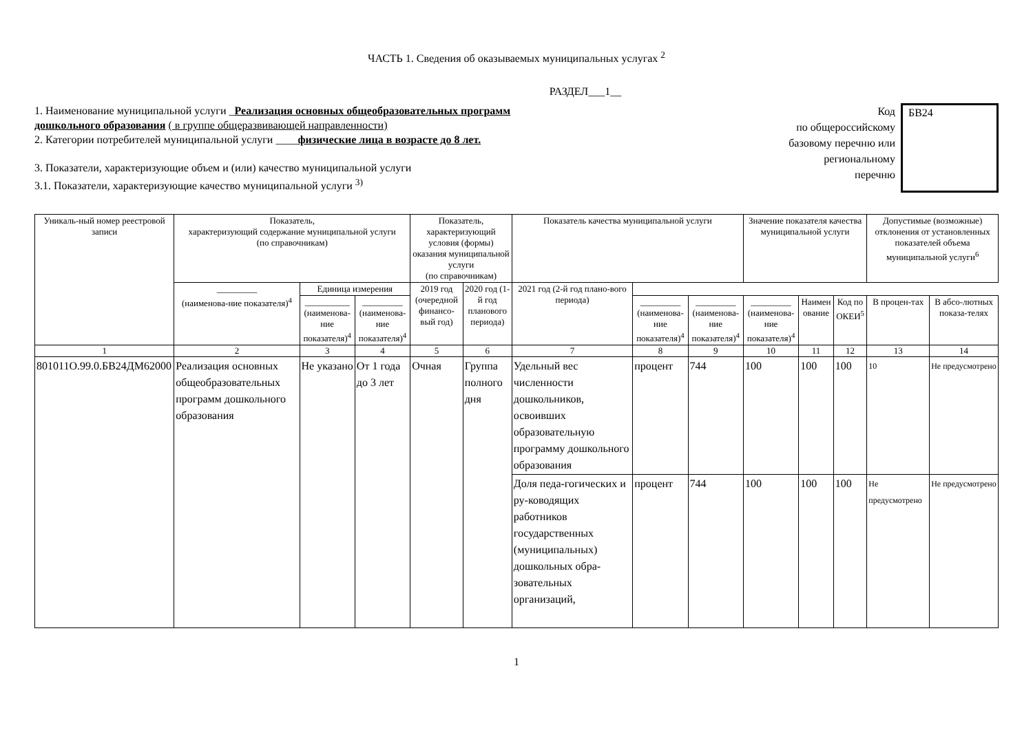ЧАСТЬ 1. Сведения об оказываемых муниципальных услугах <sup>2</sup>
РАЗДЕЛ___1__
1. Наименование муниципальной услуги _Реализация основных общеобразовательных программ
дошкольного образования ( в группе общеразвивающей направленности)
2. Категории потребителей муниципальной услуги ____физические лица в возрасте до 8 лет.
3. Показатели, характеризующие объем и (или) качество муниципальной услуги
3.1. Показатели, характеризующие качество муниципальной услуги <sup>3)</sup>
Код
по общероссийскому
базовому перечню или
региональному
перечню
БВ24
| Уникаль-ный номер реестровой записи | Показатель, характеризующий содержание муниципальной услуги (по справочникам) | | | Показатель, характеризующий условия (формы) оказания муниципальной услуги (по справочникам) | | Показатель качества муниципальной услуги | | | Значение показателя качества муниципальной услуги | | | Допустимые (возможные) отклонения от установленных показателей объема муниципальной услуги<sup>6</sup> | |
| --- | --- | --- | --- | --- | --- | --- | --- | --- | --- | --- | --- | --- | --- |
| | _________ (наименова-ние показателя)<sup>4</sup> | Единица измерения | | 2019 год (очередной финансо-вый год) | 2020 год (1-й год планового периода) | 2021 год (2-й год плано-вого периода) | | | | | | | |
| | | __________ (наименова-ние показателя)<sup>4</sup> | _________ (наименова-ние показателя)<sup>4</sup> | | | | _________ (наименова-ние показателя)<sup>4</sup> | _________ (наименова-ние показателя)<sup>4</sup> | _________ (наименова-ние показателя)<sup>4</sup> | Наимен ование | Код по ОКЕИ<sup>5</sup> | В процен-тах | В абсо-лютных показа-телях |
| 1 | 2 | 3 | 4 | 5 | 6 | 7 | 8 | 9 | 10 | 11 | 12 | 13 | 14 |
| 801011О.99.0.БВ24ДМ62000 | Реализация основных общеобразовательных программ дошкольного образования | Не указано | От 1 года до 3 лет | Очная | Группа полного дня | Удельный вес численности дошкольников, освоивших образовательную программу дошкольного образования | процент | 744 | 100 | 100 | 100 | 10 | Не предусмотрено |
| | | | | | | Доля педа-гогических и ру-ководящих работников государственных (муниципальных) дошкольных обра-зовательных организаций, | процент | 744 | 100 | 100 | 100 | Не предусмотрено | Не предусмотрено |
1